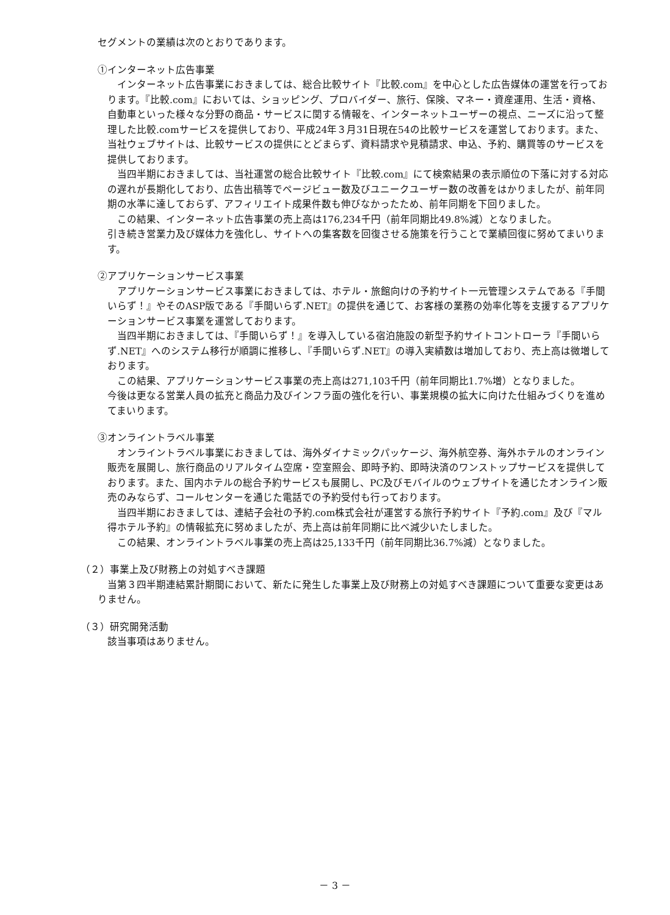セグメントの業績は次のとおりであります。
①インターネット広告事業
インターネット広告事業におきましては、総合比較サイト『比較.com』を中心とした広告媒体の運営を行っております。『比較.com』においては、ショッピング、プロバイダー、旅行、保険、マネー・資産運用、生活・資格、自動車といった様々な分野の商品・サービスに関する情報を、インターネットユーザーの視点、ニーズに沿って整理した比較.comサービスを提供しており、平成24年３月31日現在54の比較サービスを運営しております。また、当社ウェブサイトは、比較サービスの提供にとどまらず、資料請求や見積請求、申込、予約、購買等のサービスを提供しております。
当四半期におきましては、当社運営の総合比較サイト『比較.com』にて検索結果の表示順位の下落に対する対応の遅れが長期化しており、広告出稿等でページビュー数及びユニークユーザー数の改善をはかりましたが、前年同期の水準に達しておらず、アフィリエイト成果件数も伸びなかったため、前年同期を下回りました。
この結果、インターネット広告事業の売上高は176,234千円（前年同期比49.8%減）となりました。
引き続き営業力及び媒体力を強化し、サイトへの集客数を回復させる施策を行うことで業績回復に努めてまいります。
②アプリケーションサービス事業
アプリケーションサービス事業におきましては、ホテル・旅館向けの予約サイト一元管理システムである『手間いらず！』やそのASP版である『手間いらず.NET』の提供を通じて、お客様の業務の効率化等を支援するアプリケーションサービス事業を運営しております。
当四半期におきましては、『手間いらず！』を導入している宿泊施設の新型予約サイトコントローラ『手間いらず.NET』へのシステム移行が順調に推移し、『手間いらず.NET』の導入実績数は増加しており、売上高は微増しております。
この結果、アプリケーションサービス事業の売上高は271,103千円（前年同期比1.7%増）となりました。
今後は更なる営業人員の拡充と商品力及びインフラ面の強化を行い、事業規模の拡大に向けた仕組みづくりを進めてまいります。
③オンライントラベル事業
オンライントラベル事業におきましては、海外ダイナミックパッケージ、海外航空券、海外ホテルのオンライン販売を展開し、旅行商品のリアルタイム空席・空室照会、即時予約、即時決済のワンストップサービスを提供しております。また、国内ホテルの総合予約サービスも展開し、PC及びモバイルのウェブサイトを通じたオンライン販売のみならず、コールセンターを通じた電話での予約受付も行っております。
当四半期におきましては、連結子会社の予約.com株式会社が運営する旅行予約サイト『予約.com』及び『マル得ホテル予約』の情報拡充に努めましたが、売上高は前年同期に比べ減少いたしました。
この結果、オンライントラベル事業の売上高は25,133千円（前年同期比36.7%減）となりました。
（２）事業上及び財務上の対処すべき課題
当第３四半期連結累計期間において、新たに発生した事業上及び財務上の対処すべき課題について重要な変更はありません。
（３）研究開発活動
該当事項はありません。
－ 3 －